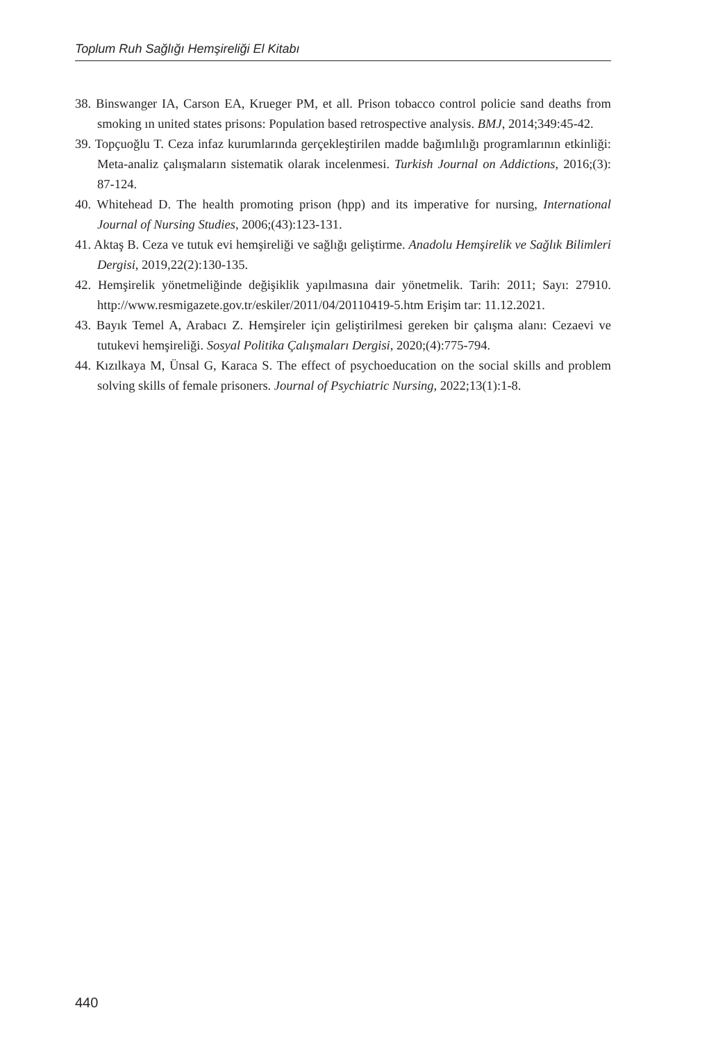Toplum Ruh Sağlığı Hemşireliği El Kitabı
38. Binswanger IA, Carson EA, Krueger PM, et all. Prison tobacco control policie sand deaths from smoking ın united states prisons: Population based retrospective analysis. BMJ, 2014;349:45-42.
39. Topçuoğlu T. Ceza infaz kurumlarında gerçekleştirilen madde bağımlılığı programlarının etkinliği: Meta-analiz çalışmaların sistematik olarak incelenmesi. Turkish Journal on Addictions, 2016;(3): 87-124.
40. Whitehead D. The health promoting prison (hpp) and its imperative for nursing, International Journal of Nursing Studies, 2006;(43):123-131.
41. Aktaş B. Ceza ve tutuk evi hemşireliği ve sağlığı geliştirme. Anadolu Hemşirelik ve Sağlık Bilimleri Dergisi, 2019,22(2):130-135.
42. Hemşirelik yönetmeliğinde değişiklik yapılmasına dair yönetmelik. Tarih: 2011; Sayı: 27910. http://www.resmigazete.gov.tr/eskiler/2011/04/20110419-5.htm Erişim tar: 11.12.2021.
43. Bayık Temel A, Arabacı Z. Hemşireler için geliştirilmesi gereken bir çalışma alanı: Cezaevi ve tutukevi hemşireliği. Sosyal Politika Çalışmaları Dergisi, 2020;(4):775-794.
44. Kızılkaya M, Ünsal G, Karaca S. The effect of psychoeducation on the social skills and problem solving skills of female prisoners. Journal of Psychiatric Nursing, 2022;13(1):1-8.
440